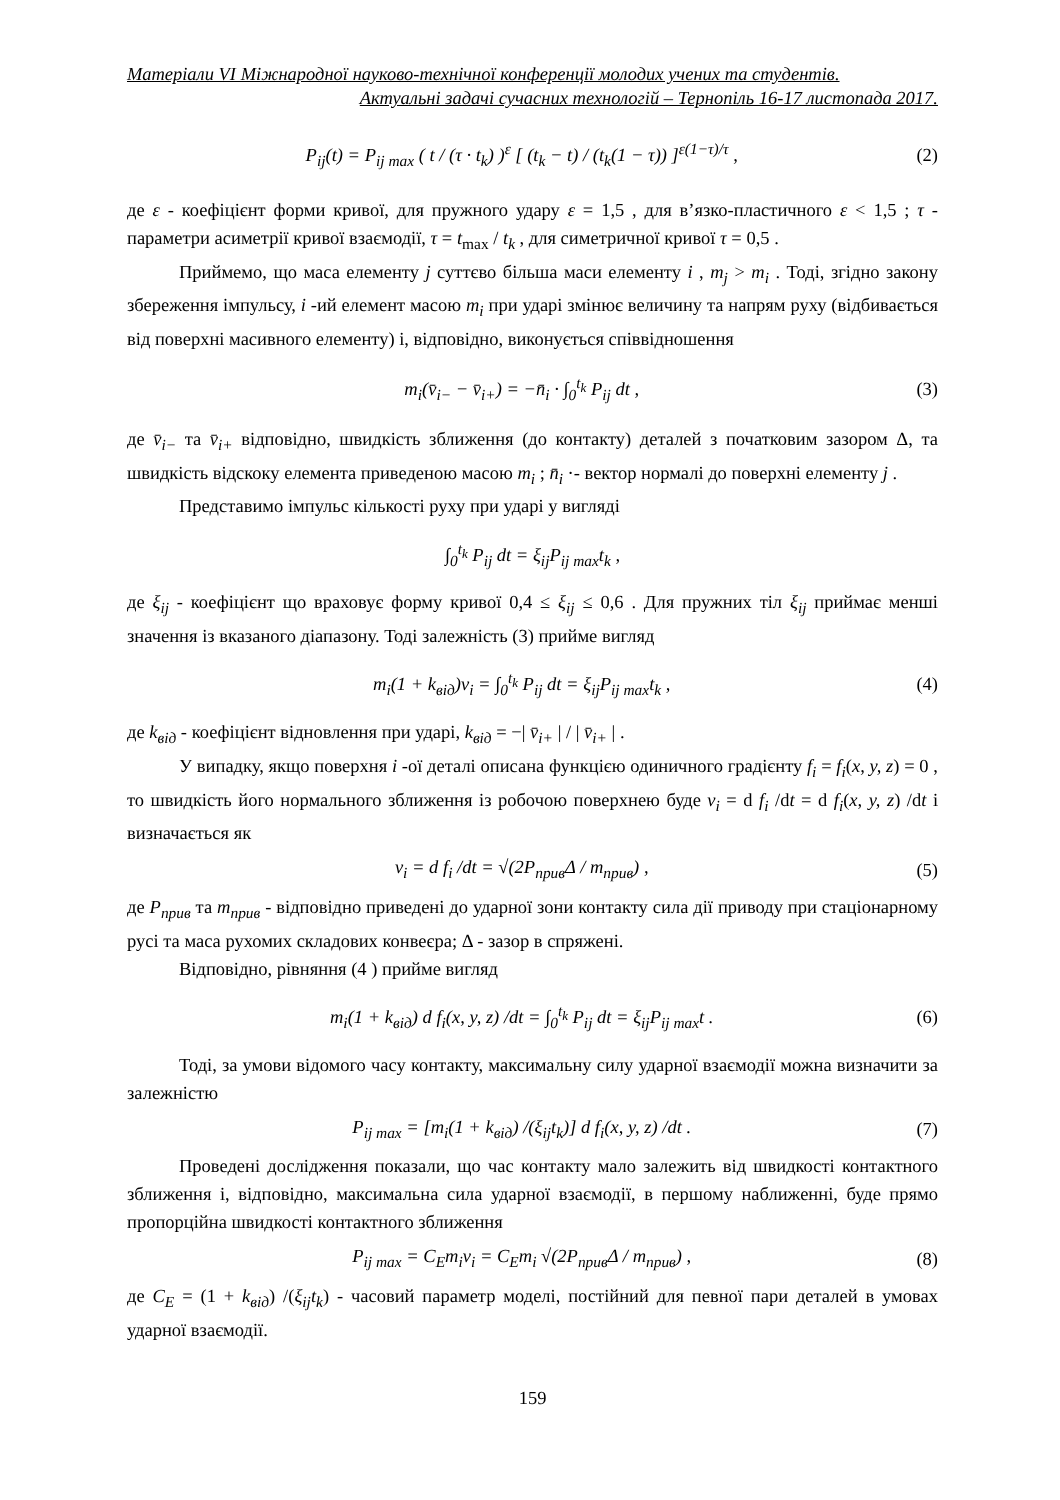Матеріали VI Міжнародної науково-технічної конференції молодих учених та студентів.
Актуальні задачі сучасних технологій – Тернопіль 16-17 листопада 2017.
P<sub>ij</sub>(t) = P<sub>ij max</sub> ( t / (τ · t<sub>k</sub>) )<sup>ε</sup> [ (t<sub>k</sub> − t) / (t<sub>k</sub>(1 − τ)) ]<sup>ε(1−τ)/τ</sup> , (2)
де ε - коефіцієнт форми кривої, для пружного удару ε = 1,5 , для в’язко-пластичного ε < 1,5 ; τ - параметри асиметрії кривої взаємодії, τ = t<sub>max</sub> / t<sub>k</sub> , для симетричної кривої τ = 0,5 .
Приймемо, що маса елементу j суттєво більша маси елементу i , m<sub>j</sub> > m<sub>i</sub> . Тоді, згідно закону збереження імпульсу, i -ий елемент масою m<sub>i</sub> при ударі змінює величину та напрям руху (відбивається від поверхні масивного елементу) і, відповідно, виконується співвідношення
m<sub>i</sub>(v̄<sub>i−</sub> − v̄<sub>i+</sub>) = −n̄<sub>i</sub> · ∫<sub>0</sub><sup>t<sub>k</sub></sup> P<sub>ij</sub> dt , (3)
де v̄<sub>i−</sub> та v̄<sub>i+</sub> відповідно, швидкість зближення (до контакту) деталей з початковим зазором Δ, та швидкість відскоку елемента приведеною масою m<sub>i</sub> ; n̄<sub>i</sub> ·- вектор нормалі до поверхні елементу j .
Представимо імпульс кількості руху при ударі у вигляді
∫<sub>0</sub><sup>t<sub>k</sub></sup> P<sub>ij</sub> dt = ξ<sub>ij</sub>P<sub>ij max</sub>t<sub>k</sub> ,
де ξ<sub>ij</sub> - коефіцієнт що враховує форму кривої 0,4 ≤ ξ<sub>ij</sub> ≤ 0,6 . Для пружних тіл ξ<sub>ij</sub> приймає менші значення із вказаного діапазону. Тоді залежність (3) прийме вигляд
m<sub>i</sub>(1 + k<sub>від</sub>)v<sub>i</sub> = ∫<sub>0</sub><sup>t<sub>k</sub></sup> P<sub>ij</sub> dt = ξ<sub>ij</sub>P<sub>ij max</sub>t<sub>k</sub> , (4)
де k<sub>від</sub> - коефіцієнт відновлення при ударі, k<sub>від</sub> = −| v̄<sub>i+</sub> | / | v̄<sub>i+</sub> | .
У випадку, якщо поверхня i -ої деталі описана функцією одиничного градієнту f<sub>i</sub> = f<sub>i</sub>(x, y, z) = 0 , то швидкість його нормального зближення із робочою поверхнею буде v<sub>i</sub> = d f<sub>i</sub> /dt = d f<sub>i</sub>(x, y, z) /dt і визначається як
v<sub>i</sub> = d f<sub>i</sub> /dt = √(2P<sub>прив</sub>Δ / m<sub>прив</sub>) , (5)
де P<sub>прив</sub> та m<sub>прив</sub> - відповідно приведені до ударної зони контакту сила дії приводу при стаціонарному русі та маса рухомих складових конвеєра; Δ - зазор в спряжені.
Відповідно, рівняння (4 ) прийме вигляд
m<sub>i</sub>(1 + k<sub>від</sub>) d f<sub>i</sub>(x, y, z) /dt = ∫<sub>0</sub><sup>t<sub>k</sub></sup> P<sub>ij</sub> dt = ξ<sub>ij</sub>P<sub>ij max</sub>t . (6)
Тоді, за умови відомого часу контакту, максимальну силу ударної взаємодії можна визначити за залежністю
P<sub>ij max</sub> = [m<sub>i</sub>(1 + k<sub>від</sub>) /(ξ<sub>ij</sub>t<sub>k</sub>)] d f<sub>i</sub>(x, y, z) /dt . (7)
Проведені дослідження показали, що час контакту мало залежить від швидкості контактного зближення і, відповідно, максимальна сила ударної взаємодії, в першому наближенні, буде прямо пропорційна швидкості контактного зближення
P<sub>ij max</sub> = C<sub>E</sub>m<sub>i</sub>v<sub>i</sub> = C<sub>E</sub>m<sub>i</sub> √(2P<sub>прив</sub>Δ / m<sub>прив</sub>) , (8)
де C<sub>E</sub> = (1 + k<sub>від</sub>) /(ξ<sub>ij</sub>t<sub>k</sub>) - часовий параметр моделі, постійний для певної пари деталей в умовах ударної взаємодії.
159